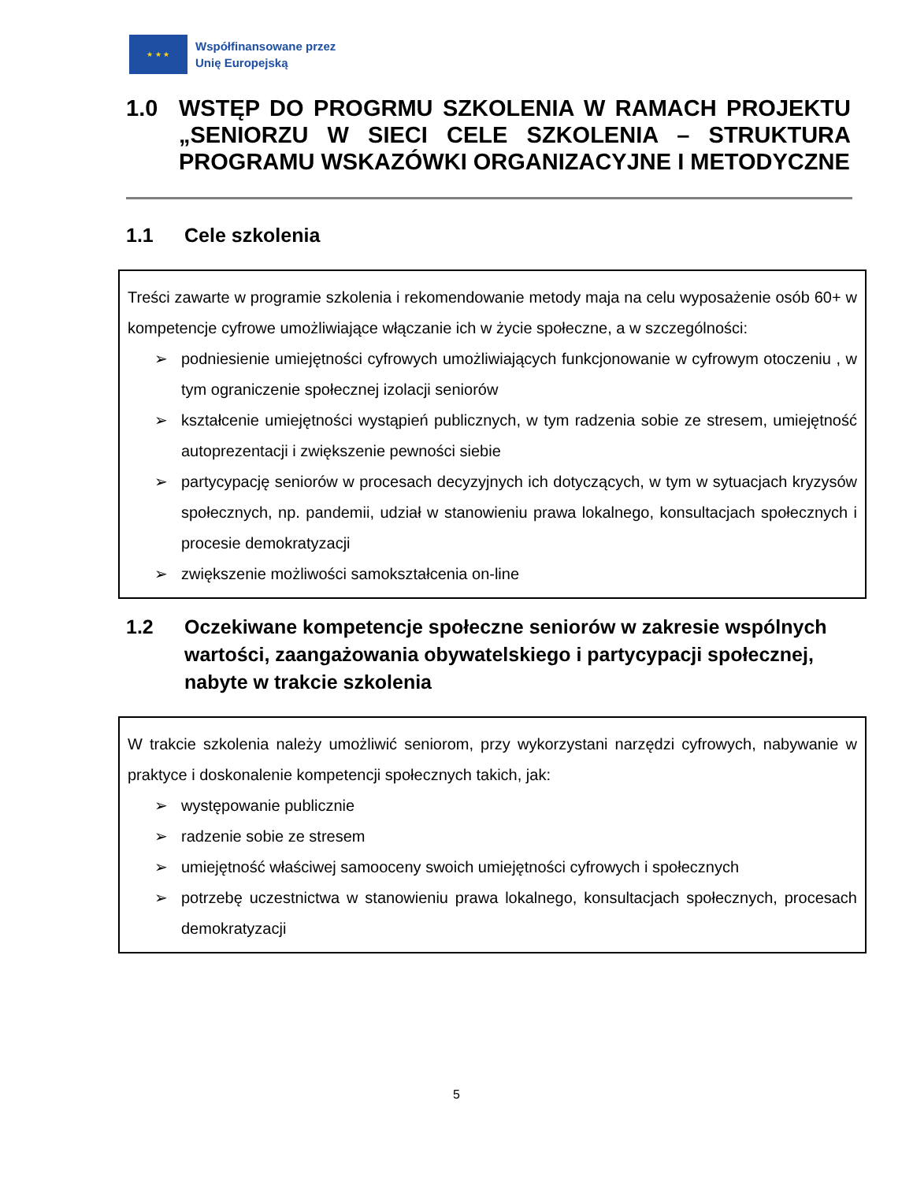★ ★ ★
Współfinansowane przez
Unię Europejską
1.0 WSTĘP DO PROGRMU SZKOLENIA W RAMACH PROJEKTU „SENIORZU W SIECI CELE SZKOLENIA – STRUKTURA PROGRAMU WSKAZÓWKI ORGANIZACYJNE I METODYCZNE
1.1 Cele szkolenia
Treści zawarte w programie szkolenia i rekomendowanie metody maja na celu wyposażenie osób 60+ w kompetencje cyfrowe umożliwiające włączanie ich w życie społeczne, a w szczególności:
➢ podniesienie umiejętności cyfrowych umożliwiających funkcjonowanie w cyfrowym otoczeniu , w tym ograniczenie społecznej izolacji seniorów
➢ kształcenie umiejętności wystąpień publicznych, w tym radzenia sobie ze stresem, umiejętność autoprezentacji i zwiększenie pewności siebie
➢ partycypację seniorów w procesach decyzyjnych ich dotyczących, w tym w sytuacjach kryzysów społecznych, np. pandemii, udział w stanowieniu prawa lokalnego, konsultacjach społecznych i procesie demokratyzacji
➢ zwiększenie możliwości samokształcenia on-line
1.2 Oczekiwane kompetencje społeczne seniorów w zakresie wspólnych wartości, zaangażowania obywatelskiego i partycypacji społecznej, nabyte w trakcie szkolenia
W trakcie szkolenia należy umożliwić seniorom, przy wykorzystani narzędzi cyfrowych, nabywanie w praktyce i doskonalenie kompetencji społecznych takich, jak:
➢ występowanie publicznie
➢ radzenie sobie ze stresem
➢ umiejętność właściwej samooceny swoich umiejętności cyfrowych i społecznych
➢ potrzebę uczestnictwa w stanowieniu prawa lokalnego, konsultacjach społecznych, procesach demokratyzacji
5